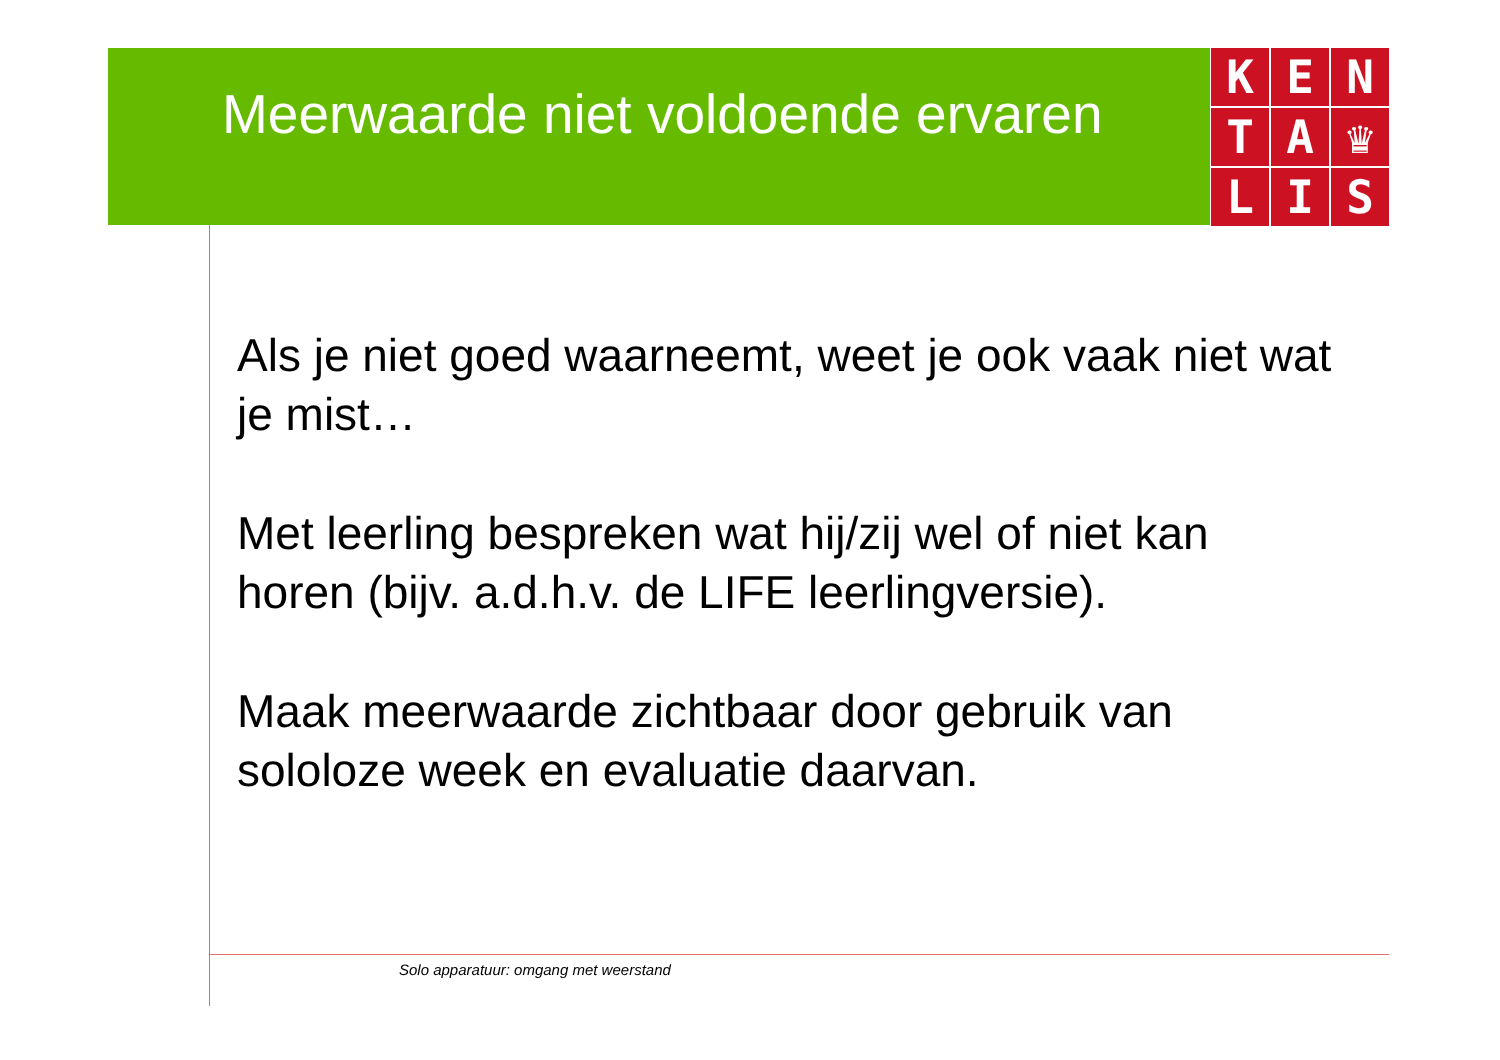Meerwaarde niet voldoende ervaren
K
E
N
T
A
♛
L
I
S
Als je niet goed waarneemt, weet je ook vaak niet wat je mist…
Met leerling bespreken wat hij/zij wel of niet kan horen (bijv. a.d.h.v. de LIFE leerlingversie).
Maak meerwaarde zichtbaar door gebruik van sololoze week en evaluatie daarvan.
Solo apparatuur: omgang met weerstand